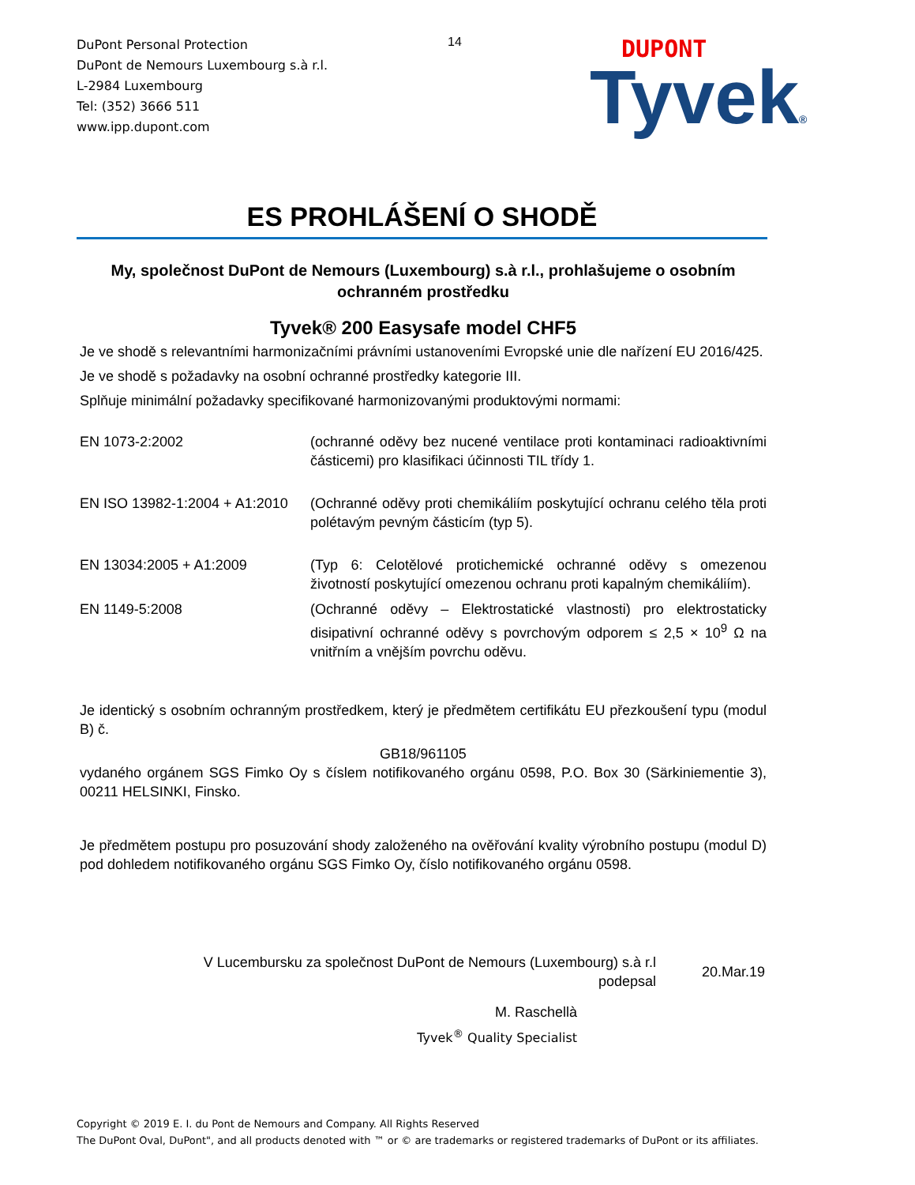DuPont Personal Protection
DuPont de Nemours Luxembourg s.à r.l.
L-2984 Luxembourg
Tel: (352) 3666 511
www.ipp.dupont.com
14
DUPONT
Tyvek®
ES PROHLÁŠENÍ O SHODĚ
My, společnost DuPont de Nemours (Luxembourg) s.à r.l., prohlašujeme o osobním ochranném prostředku
Tyvek® 200 Easysafe model CHF5
Je ve shodě s relevantními harmonizačními právními ustanoveními Evropské unie dle nařízení EU 2016/425.
Je ve shodě s požadavky na osobní ochranné prostředky kategorie III.
Splňuje minimální požadavky specifikované harmonizovanými produktovými normami:
| EN 1073-2:2002 | (ochranné oděvy bez nucené ventilace proti kontaminaci radioaktivními částicemi) pro klasifikaci účinnosti TIL třídy 1. |
| EN ISO 13982-1:2004 + A1:2010 | (Ochranné oděvy proti chemikáliím poskytující ochranu celého těla proti polétavým pevným částicím (typ 5). |
| EN 13034:2005 + A1:2009 | (Typ 6: Celotělové protichemické ochranné oděvy s omezenou životností poskytující omezenou ochranu proti kapalným chemikáliím). |
| EN 1149-5:2008 | (Ochranné oděvy – Elektrostatické vlastnosti) pro elektrostaticky disipativní ochranné oděvy s povrchovým odporem ≤ 2,5 × 10<sup>9</sup> Ω na vnitřním a vnějším povrchu oděvu. |
Je identický s osobním ochranným prostředkem, který je předmětem certifikátu EU přezkoušení typu (modul B) č.
GB18/961105
vydaného orgánem SGS Fimko Oy s číslem notifikovaného orgánu 0598, P.O. Box 30 (Särkiniementie 3), 00211 HELSINKI, Finsko.
Je předmětem postupu pro posuzování shody založeného na ověřování kvality výrobního postupu (modul D) pod dohledem notifikovaného orgánu SGS Fimko Oy, číslo notifikovaného orgánu 0598.
V Lucembursku za společnost DuPont de Nemours (Luxembourg) s.à r.l
podepsal
20.Mar.19
M. Raschellà
Tyvek<sup>®</sup> Quality Specialist
Copyright © 2019 E. I. du Pont de Nemours and Company. All Rights Reserved
The DuPont Oval, DuPont", and all products denoted with ™ or © are trademarks or registered trademarks of DuPont or its affiliates.